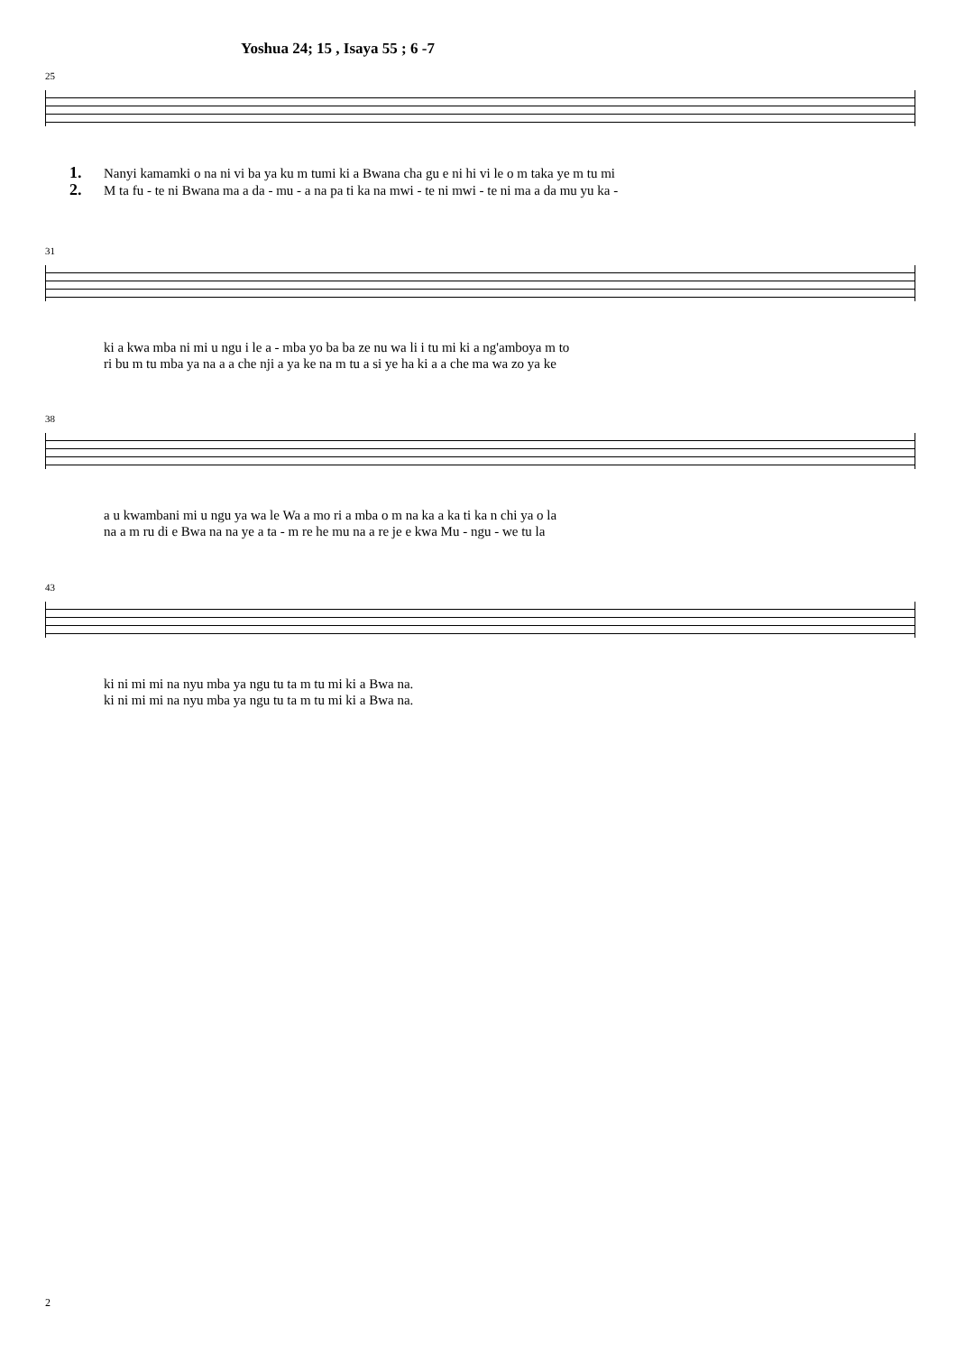Yoshua 24; 15 , Isaya 55 ; 6 -7
25
1. Nanyi kamamki o na ni vi ba ya ku m tumi ki a Bwana cha gu e ni hi vi le o m taka ye m tu mi
2. M ta fu - te ni Bwana ma a da - mu - a na pa ti ka na mwi - te ni mwi - te ni ma a da mu yu ka -
31
ki a kwa mba ni mi u ngu i le a - mba yo ba ba ze nu wa li i tu mi ki a ng'amboya m to
ri bu m tu mba ya na a a che nji a ya ke na m tu a si ye ha ki a a che ma wa zo ya ke
38
a u kwambani mi u ngu ya wa le Wa a mo ri a mba o m na ka a ka ti ka n chi ya o la
na a m ru di e Bwa na na ye a ta - m re he mu na a re je e kwa Mu - ngu - we tu la
43
ki ni mi mi na nyu mba ya ngu tu ta m tu mi ki a Bwa na.
ki ni mi mi na nyu mba ya ngu tu ta m tu mi ki a Bwa na.
2